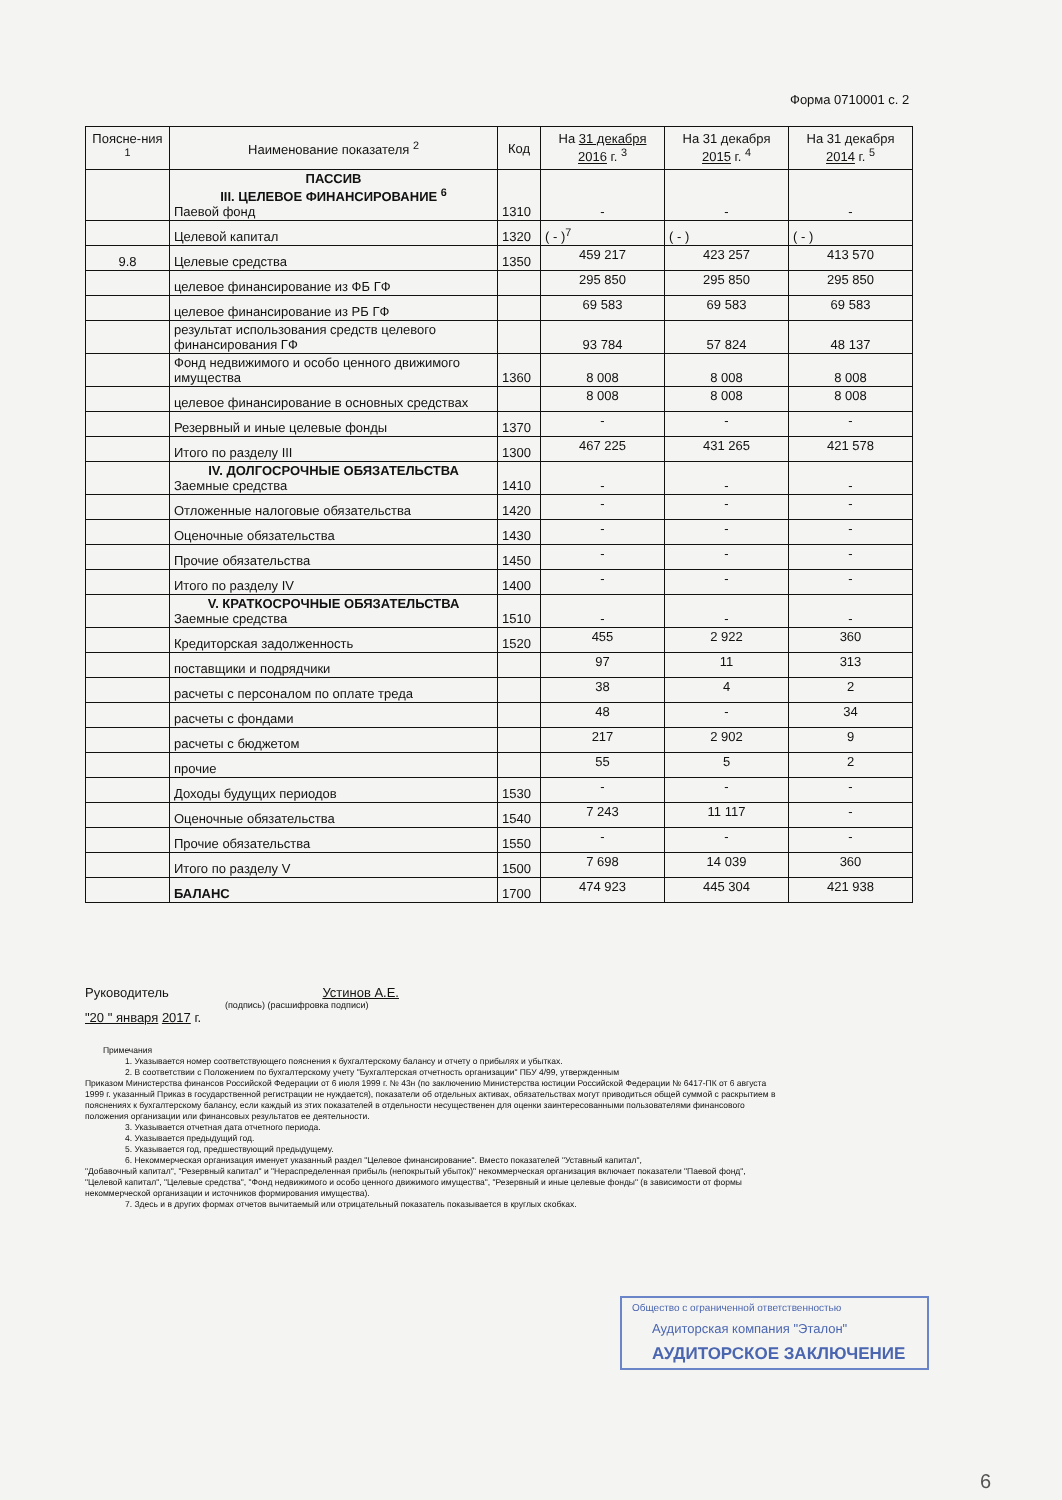Форма 0710001 с. 2
| Поясне-ния <sup>1</sup> | Наименование показателя <sup>2</sup> | Код | На 31 декабря 2016 г. <sup>3</sup> | На 31 декабря 2015 г. <sup>4</sup> | На 31 декабря 2014 г. <sup>5</sup> |
| --- | --- | --- | --- | --- | --- |
| | ПАССИВ III. ЦЕЛЕВОЕ ФИНАНСИРОВАНИЕ <sup>6</sup> Паевой фонд | 1310 | - | - | - |
| | Целевой капитал | 1320 | ( - )<sup>7</sup> | ( - ) | ( - ) |
| 9.8 | Целевые средства | 1350 | 459 217 | 423 257 | 413 570 |
| | целевое финансирование из ФБ ГФ | | 295 850 | 295 850 | 295 850 |
| | целевое финансирование из РБ ГФ | | 69 583 | 69 583 | 69 583 |
| | результат использования средств целевого финансирования ГФ | | 93 784 | 57 824 | 48 137 |
| | Фонд недвижимого и особо ценного движимого имущества | 1360 | 8 008 | 8 008 | 8 008 |
| | целевое финансирование в основных средствах | | 8 008 | 8 008 | 8 008 |
| | Резервный и иные целевые фонды | 1370 | - | - | - |
| | Итого по разделу III | 1300 | 467 225 | 431 265 | 421 578 |
| | IV. ДОЛГОСРОЧНЫЕ ОБЯЗАТЕЛЬСТВА Заемные средства | 1410 | - | - | - |
| | Отложенные налоговые обязательства | 1420 | - | - | - |
| | Оценочные обязательства | 1430 | - | - | - |
| | Прочие обязательства | 1450 | - | - | - |
| | Итого по разделу IV | 1400 | - | - | - |
| | V. КРАТКОСРОЧНЫЕ ОБЯЗАТЕЛЬСТВА Заемные средства | 1510 | - | - | - |
| | Кредиторская задолженность | 1520 | 455 | 2 922 | 360 |
| | поставщики и подрядчики | | 97 | 11 | 313 |
| | расчеты с персоналом по оплате треда | | 38 | 4 | 2 |
| | расчеты с фондами | | 48 | - | 34 |
| | расчеты с бюджетом | | 217 | 2 902 | 9 |
| | прочие | | 55 | 5 | 2 |
| | Доходы будущих периодов | 1530 | - | - | - |
| | Оценочные обязательства | 1540 | 7 243 | 11 117 | - |
| | Прочие обязательства | 1550 | - | - | - |
| | Итого по разделу V | 1500 | 7 698 | 14 039 | 360 |
| | БАЛАНС | 1700 | 474 923 | 445 304 | 421 938 |
Руководитель Устинов А.Е.
(подпись) (расшифровка подписи)
"20 " января 2017 г.
Примечания
1. Указывается номер соответствующего пояснения к бухгалтерскому балансу и отчету о прибылях и убытках.
2. В соответствии с Положением по бухгалтерскому учету "Бухгалтерская отчетность организации" ПБУ 4/99, утвержденным
Приказом Министерства финансов Российской Федерации от 6 июля 1999 г. № 43н (по заключению Министерства юстиции Российской Федерации № 6417-ПК от 6 августа 1999 г. указанный Приказ в государственной регистрации не нуждается), показатели об отдельных активах, обязательствах могут приводиться общей суммой с раскрытием в пояснениях к бухгалтерскому балансу, если каждый из этих показателей в отдельности несущественен для оценки заинтересованными пользователями финансового положения организации или финансовых результатов ее деятельности.
3. Указывается отчетная дата отчетного периода.
4. Указывается предыдущий год.
5. Указывается год, предшествующий предыдущему.
6. Некоммерческая организация именует указанный раздел "Целевое финансирование". Вместо показателей "Уставный капитал",
"Добавочный капитал", "Резервный капитал" и "Нераспределенная прибыль (непокрытый убыток)" некоммерческая организация включает показатели "Паевой фонд", "Целевой капитал", "Целевые средства", "Фонд недвижимого и особо ценного движимого имущества", "Резервный и иные целевые фонды" (в зависимости от формы некоммерческой организации и источников формирования имущества).
7. Здесь и в других формах отчетов вычитаемый или отрицательный показатель показывается в круглых скобках.
Общество с ограниченной ответственностью
Аудиторская компания "Эталон"
АУДИТОРСКОЕ ЗАКЛЮЧЕНИЕ
6